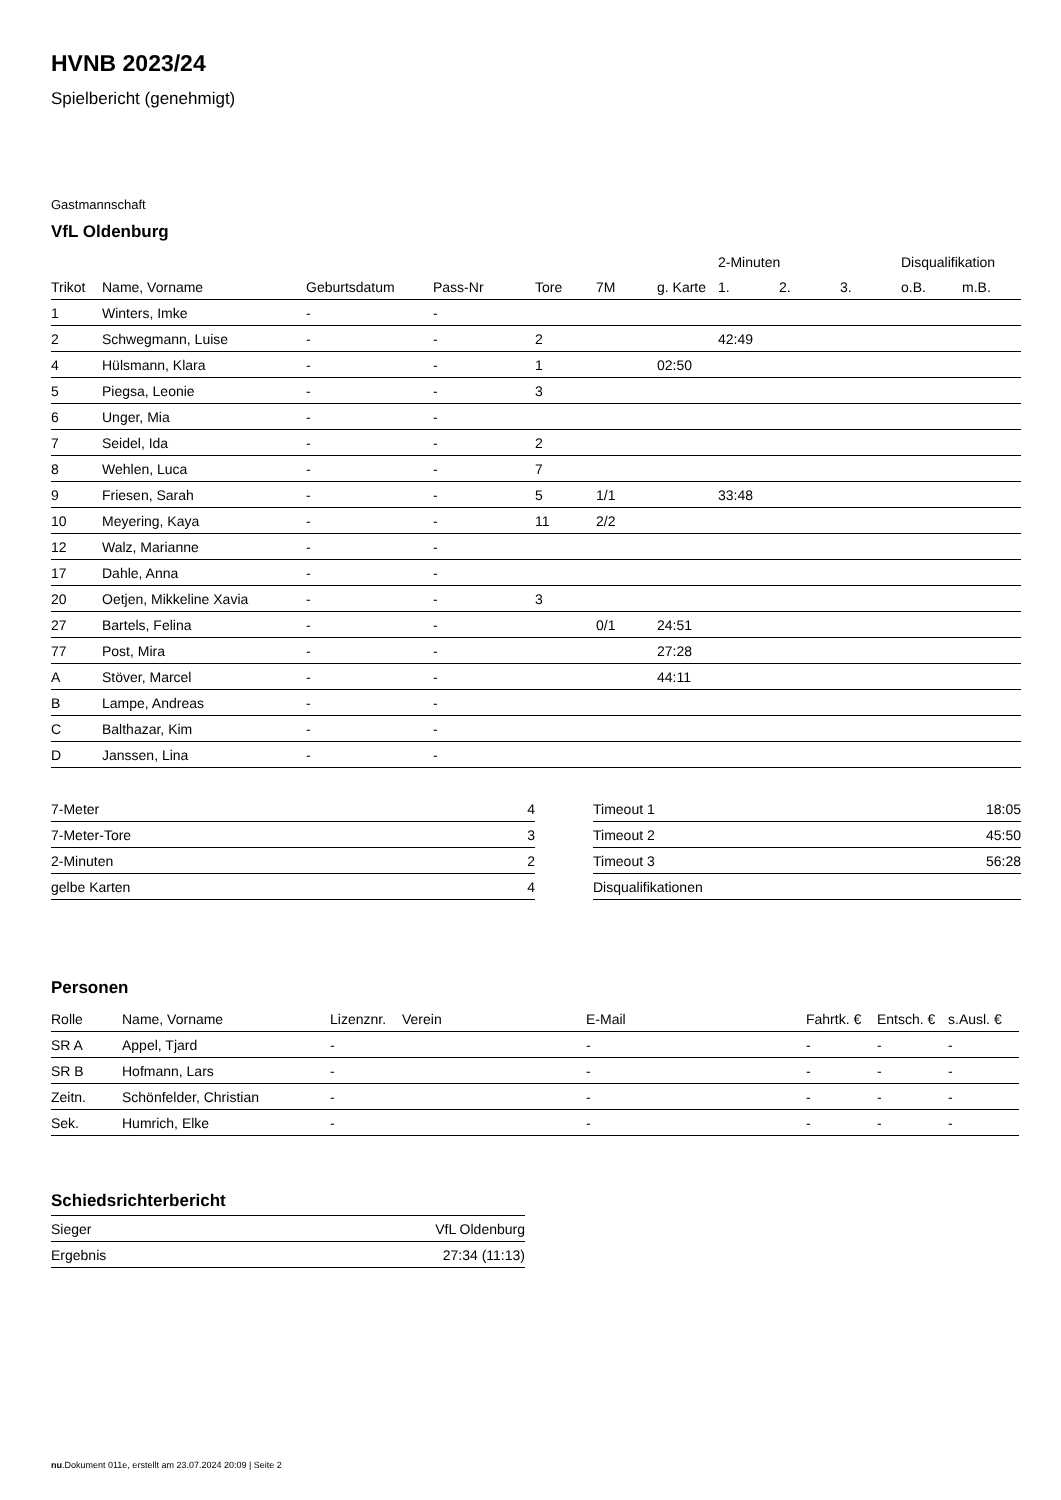HVNB 2023/24
Spielbericht (genehmigt)
Gastmannschaft
VfL Oldenburg
| | | | | | | | 2-Minuten | | | Disqualifikation | |
| --- | --- | --- | --- | --- | --- | --- | --- | --- | --- | --- | --- |
| Trikot | Name, Vorname | Geburtsdatum | Pass-Nr | Tore | 7M | g. Karte | 1. | 2. | 3. | o.B. | m.B. |
| 1 | Winters, Imke | - | - | | | | | | | | |
| 2 | Schwegmann, Luise | - | - | 2 | | | 42:49 | | | | |
| 4 | Hülsmann, Klara | - | - | 1 | | 02:50 | | | | | |
| 5 | Piegsa, Leonie | - | - | 3 | | | | | | | |
| 6 | Unger, Mia | - | - | | | | | | | | |
| 7 | Seidel, Ida | - | - | 2 | | | | | | | |
| 8 | Wehlen, Luca | - | - | 7 | | | | | | | |
| 9 | Friesen, Sarah | - | - | 5 | 1/1 | | 33:48 | | | | |
| 10 | Meyering, Kaya | - | - | 11 | 2/2 | | | | | | |
| 12 | Walz, Marianne | - | - | | | | | | | | |
| 17 | Dahle, Anna | - | - | | | | | | | | |
| 20 | Oetjen, Mikkeline Xavia | - | - | 3 | | | | | | | |
| 27 | Bartels, Felina | - | - | | 0/1 | 24:51 | | | | | |
| 77 | Post, Mira | - | - | | | 27:28 | | | | | |
| A | Stöver, Marcel | - | - | | | 44:11 | | | | | |
| B | Lampe, Andreas | - | - | | | | | | | | |
| C | Balthazar, Kim | - | - | | | | | | | | |
| D | Janssen, Lina | - | - | | | | | | | | |
| 7-Meter | 4 |
| 7-Meter-Tore | 3 |
| 2-Minuten | 2 |
| gelbe Karten | 4 |
| Timeout 1 | 18:05 |
| Timeout 2 | 45:50 |
| Timeout 3 | 56:28 |
| Disqualifikationen | |
Personen
| Rolle | Name, Vorname | Lizenznr. | Verein | E-Mail | Fahrtk. € | Entsch. € | s.Ausl. € |
| --- | --- | --- | --- | --- | --- | --- | --- |
| SR A | Appel, Tjard | - | | - | - | - | - |
| SR B | Hofmann, Lars | - | | - | - | - | - |
| Zeitn. | Schönfelder, Christian | - | | - | - | - | - |
| Sek. | Humrich, Elke | - | | - | - | - | - |
Schiedsrichterbericht
| Sieger | VfL Oldenburg |
| Ergebnis | 27:34 (11:13) |
nu.Dokument 011e, erstellt am 23.07.2024 20:09 | Seite 2